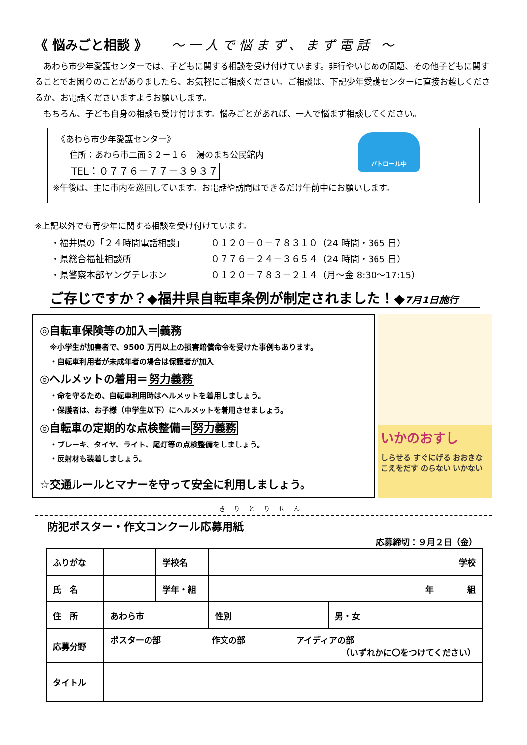《 悩みごと相談 》 ～一人で悩まず、まず電話 ～
　あわら市少年愛護センターでは、子どもに関する相談を受け付けています。非行やいじめの問題、その他子どもに関することでお困りのことがありましたら、お気軽にご相談ください。ご相談は、下記少年愛護センターに直接お越しくださるか、お電話くださいますようお願いします。
　もちろん、子ども自身の相談も受け付けます。悩みごとがあれば、一人で悩まず相談してください。
　《あわら市少年愛護センター》
　　住所：あわら市二面３２－１６　湯のまち公民館内
　　TEL：０７７６－７７－３９３７
※午後は、主に市内を巡回しています。お電話や訪問はできるだけ午前中にお願いします。
パトロール中
※上記以外でも青少年に関する相談を受け付けています。
| ・福井県の「２４時間電話相談」 | ０１２０－０－７８３１０（24 時間・365 日） |
| ・県総合福祉相談所 | ０７７６－２４－３６５４（24 時間・365 日） |
| ・県警察本部ヤングテレホン | ０１２０－７８３－２１４（月～金 8:30～17:15） |
ご存じですか？◆福井県自転車条例が制定されました！◆7月1日施行
◎自転車保険等の加入＝義務
※小学生が加害者で、9500 万円以上の損害賠償命令を受けた事例もあります。
・自転車利用者が未成年者の場合は保護者が加入
◎ヘルメットの着用＝努力義務
・命を守るため、自転車利用時はヘルメットを着用しましょう。
・保護者は、お子様（中学生以下）にヘルメットを着用させましょう。
◎自転車の定期的な点検整備＝努力義務
・ブレーキ、タイヤ、ライト、尾灯等の点検整備をしましょう。
・反射材も装着しましょう。
☆交通ルールとマナーを守って安全に利用しましょう。
いかのおすし
しらせる すぐにげる おおきなこえをだす のらない いかない
きりとりせん
防犯ポスター・作文コンクール応募用紙
応募締切：９月２日（金）
| ふりがな | | 学校名 | 学校 | |
| 氏 名 | | 学年・組 | 年 組 | |
| 住 所 | あわら市 | | 性別 | 男・女 |
| 応募分野 | ポスターの部 作文の部 アイディアの部 （いずれかに〇をつけてください） | | | |
| タイトル | | | | |